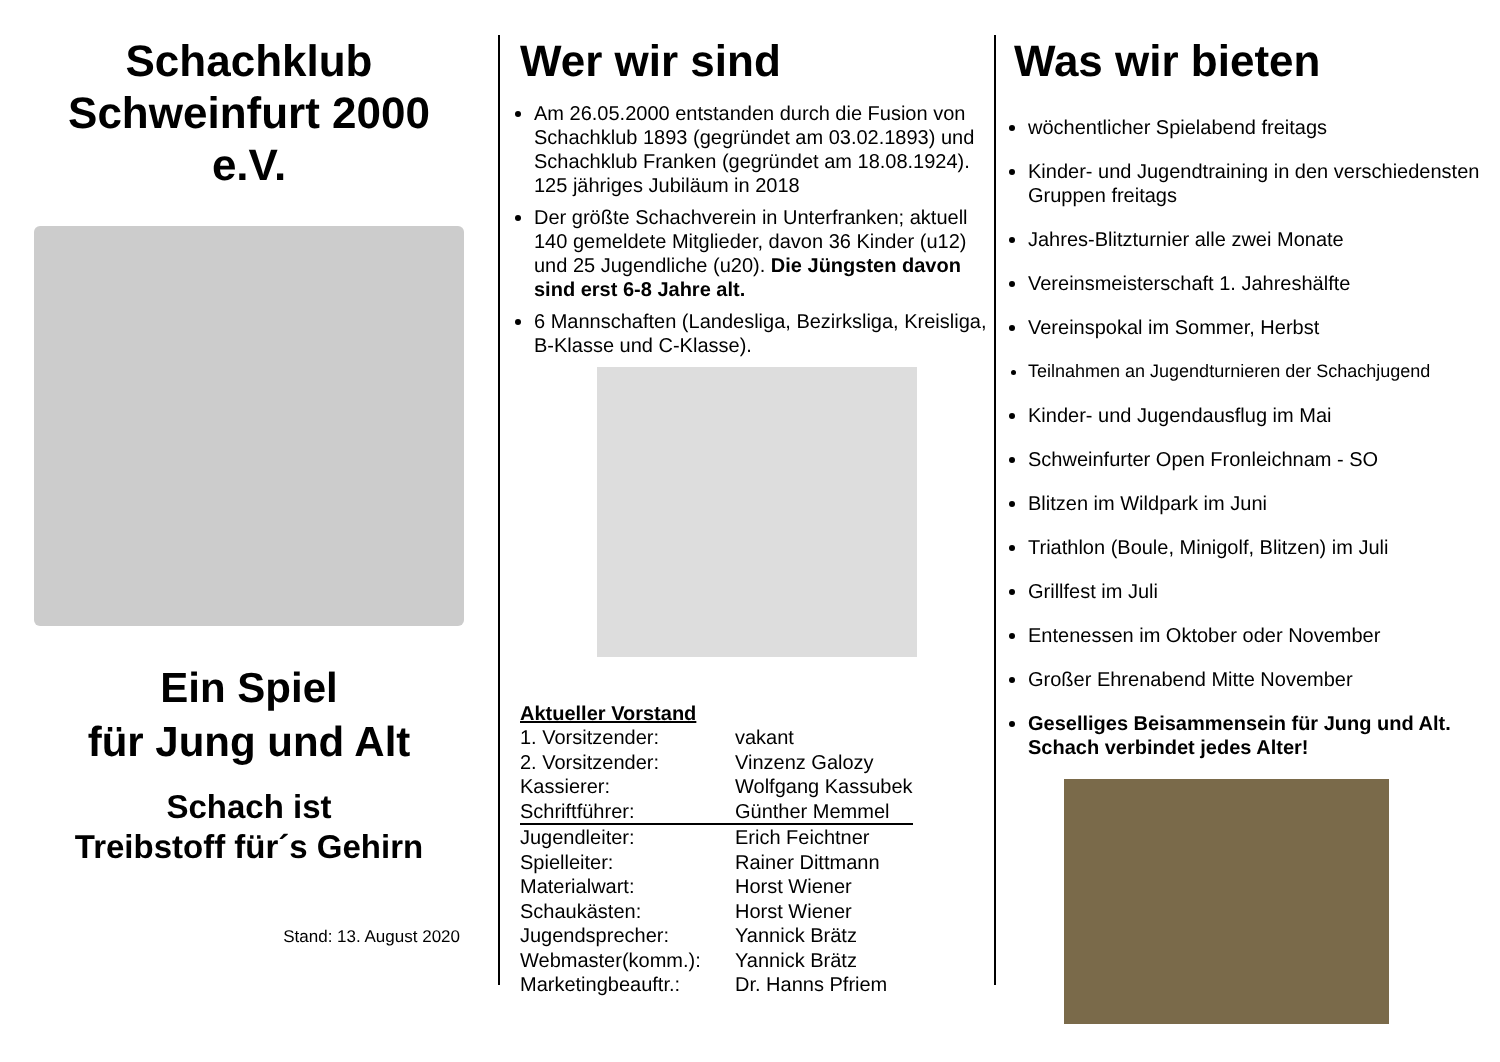Schachklub
Schweinfurt 2000
e.V.
Ein Spiel
für Jung und Alt
Schach ist
Treibstoff für´s Gehirn
Stand: 13. August 2020
Wer wir sind
Am 26.05.2000 entstanden durch die Fusion von Schachklub 1893 (gegründet am 03.02.1893) und Schachklub Franken (gegründet am 18.08.1924).
125 jähriges Jubiläum in 2018
Der größte Schachverein in Unterfranken; aktuell 140 gemeldete Mitglieder, davon 36 Kinder (u12) und 25 Jugendliche (u20). Die Jüngsten davon sind erst 6-8 Jahre alt.
6 Mannschaften (Landesliga, Bezirksliga, Kreisliga, B-Klasse und C-Klasse).
Aktueller Vorstand
| 1. Vorsitzender: | vakant |
| 2. Vorsitzender: | Vinzenz Galozy |
| Kassierer: | Wolfgang Kassubek |
| Schriftführer: | Günther Memmel |
| Jugendleiter: | Erich Feichtner |
| Spielleiter: | Rainer Dittmann |
| Materialwart: | Horst Wiener |
| Schaukästen: | Horst Wiener |
| Jugendsprecher: | Yannick Brätz |
| Webmaster(komm.): | Yannick Brätz |
| Marketingbeauftr.: | Dr. Hanns Pfriem |
Was wir bieten
wöchentlicher Spielabend freitags
Kinder- und Jugendtraining in den verschiedensten Gruppen freitags
Jahres-Blitzturnier alle zwei Monate
Vereinsmeisterschaft 1. Jahreshälfte
Vereinspokal im Sommer, Herbst
Teilnahmen an Jugendturnieren der Schachjugend
Kinder- und Jugendausflug im Mai
Schweinfurter Open Fronleichnam - SO
Blitzen im Wildpark im Juni
Triathlon (Boule, Minigolf, Blitzen) im Juli
Grillfest im Juli
Entenessen im Oktober oder November
Großer Ehrenabend Mitte November
Geselliges Beisammensein für Jung und Alt. Schach verbindet jedes Alter!